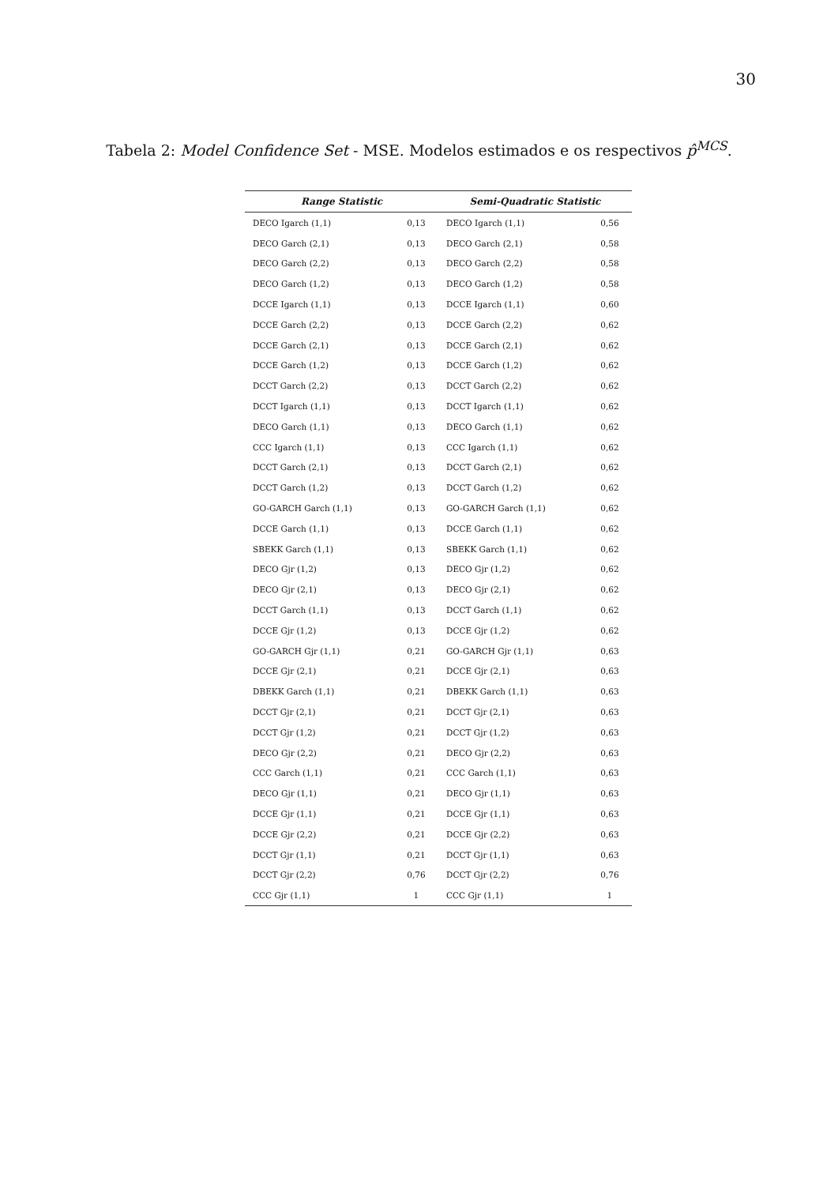30
Tabela 2: Model Confidence Set - MSE. Modelos estimados e os respectivos p̂<sup>MCS</sup>.
| Range Statistic | | Semi-Quadratic Statistic | |
| --- | --- | --- | --- |
| DECO Igarch (1,1) | 0,13 | DECO Igarch (1,1) | 0,56 |
| DECO Garch (2,1) | 0,13 | DECO Garch (2,1) | 0,58 |
| DECO Garch (2,2) | 0,13 | DECO Garch (2,2) | 0,58 |
| DECO Garch (1,2) | 0,13 | DECO Garch (1,2) | 0,58 |
| DCCE Igarch (1,1) | 0,13 | DCCE Igarch (1,1) | 0,60 |
| DCCE Garch (2,2) | 0,13 | DCCE Garch (2,2) | 0,62 |
| DCCE Garch (2,1) | 0,13 | DCCE Garch (2,1) | 0,62 |
| DCCE Garch (1,2) | 0,13 | DCCE Garch (1,2) | 0,62 |
| DCCT Garch (2,2) | 0,13 | DCCT Garch (2,2) | 0,62 |
| DCCT Igarch (1,1) | 0,13 | DCCT Igarch (1,1) | 0,62 |
| DECO Garch (1,1) | 0,13 | DECO Garch (1,1) | 0,62 |
| CCC Igarch (1,1) | 0,13 | CCC Igarch (1,1) | 0,62 |
| DCCT Garch (2,1) | 0,13 | DCCT Garch (2,1) | 0,62 |
| DCCT Garch (1,2) | 0,13 | DCCT Garch (1,2) | 0,62 |
| GO-GARCH Garch (1,1) | 0,13 | GO-GARCH Garch (1,1) | 0,62 |
| DCCE Garch (1,1) | 0,13 | DCCE Garch (1,1) | 0,62 |
| SBEKK Garch (1,1) | 0,13 | SBEKK Garch (1,1) | 0,62 |
| DECO Gjr (1,2) | 0,13 | DECO Gjr (1,2) | 0,62 |
| DECO Gjr (2,1) | 0,13 | DECO Gjr (2,1) | 0,62 |
| DCCT Garch (1,1) | 0,13 | DCCT Garch (1,1) | 0,62 |
| DCCE Gjr (1,2) | 0,13 | DCCE Gjr (1,2) | 0,62 |
| GO-GARCH Gjr (1,1) | 0,21 | GO-GARCH Gjr (1,1) | 0,63 |
| DCCE Gjr (2,1) | 0,21 | DCCE Gjr (2,1) | 0,63 |
| DBEKK Garch (1,1) | 0,21 | DBEKK Garch (1,1) | 0,63 |
| DCCT Gjr (2,1) | 0,21 | DCCT Gjr (2,1) | 0,63 |
| DCCT Gjr (1,2) | 0,21 | DCCT Gjr (1,2) | 0,63 |
| DECO Gjr (2,2) | 0,21 | DECO Gjr (2,2) | 0,63 |
| CCC Garch (1,1) | 0,21 | CCC Garch (1,1) | 0,63 |
| DECO Gjr (1,1) | 0,21 | DECO Gjr (1,1) | 0,63 |
| DCCE Gjr (1,1) | 0,21 | DCCE Gjr (1,1) | 0,63 |
| DCCE Gjr (2,2) | 0,21 | DCCE Gjr (2,2) | 0,63 |
| DCCT Gjr (1,1) | 0,21 | DCCT Gjr (1,1) | 0,63 |
| DCCT Gjr (2,2) | 0,76 | DCCT Gjr (2,2) | 0,76 |
| CCC Gjr (1,1) | 1 | CCC Gjr (1,1) | 1 |